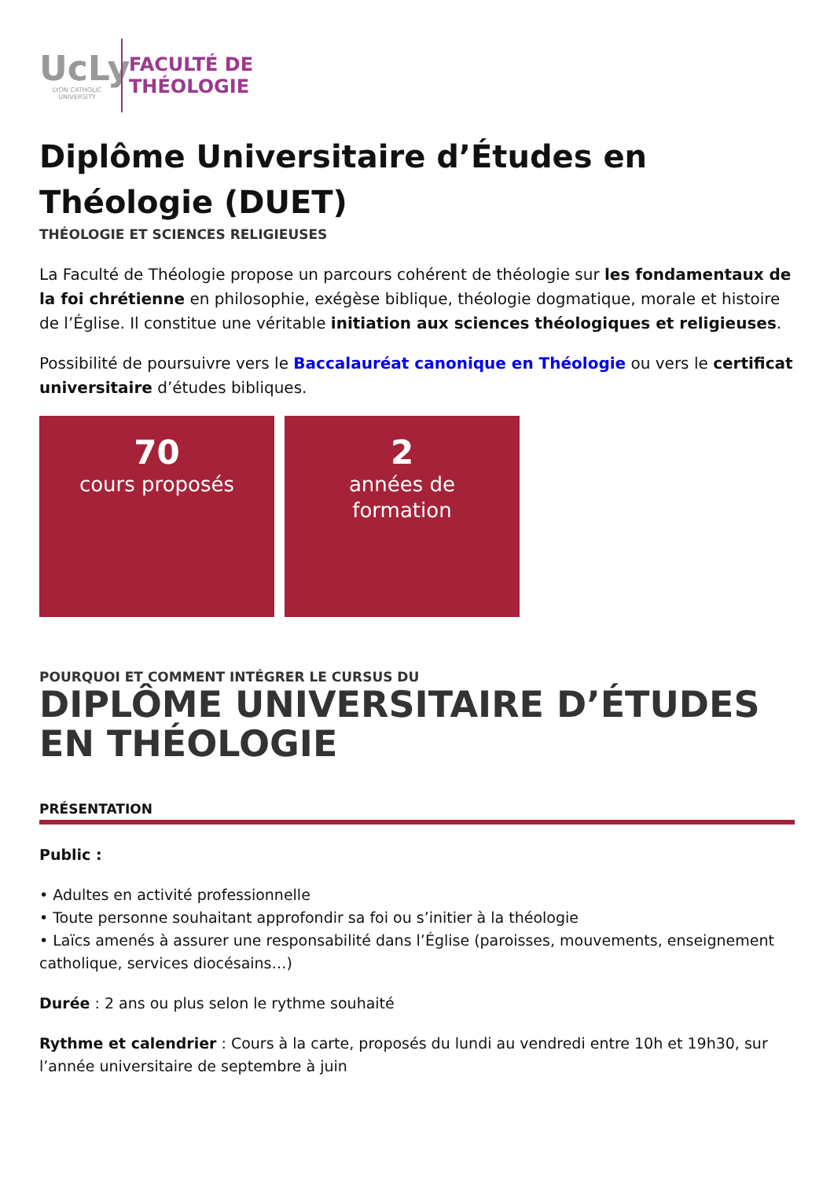UcLy
LYON CATHOLIC
UNIVERSITY
FACULTÉ DE
THÉOLOGIE
Diplôme Universitaire d’Études en Théologie (DUET)
THÉOLOGIE ET SCIENCES RELIGIEUSES
La Faculté de Théologie propose un parcours cohérent de théologie sur les fondamentaux de la foi chrétienne en philosophie, exégèse biblique, théologie dogmatique, morale et histoire de l’Église. Il constitue une véritable initiation aux sciences théologiques et religieuses.
Possibilité de poursuivre vers le Baccalauréat canonique en Théologie ou vers le certificat universitaire d’études bibliques.
70
cours proposés
2
années de
formation
POURQUOI ET COMMENT INTÉGRER LE CURSUS DU
DIPLÔME UNIVERSITAIRE D’ÉTUDES EN THÉOLOGIE
PRÉSENTATION
Public :
• Adultes en activité professionnelle
• Toute personne souhaitant approfondir sa foi ou s’initier à la théologie
• Laïcs amenés à assurer une responsabilité dans l’Église (paroisses, mouvements, enseignement catholique, services diocésains…)
Durée : 2 ans ou plus selon le rythme souhaité
Rythme et calendrier : Cours à la carte, proposés du lundi au vendredi entre 10h et 19h30, sur l’année universitaire de septembre à juin